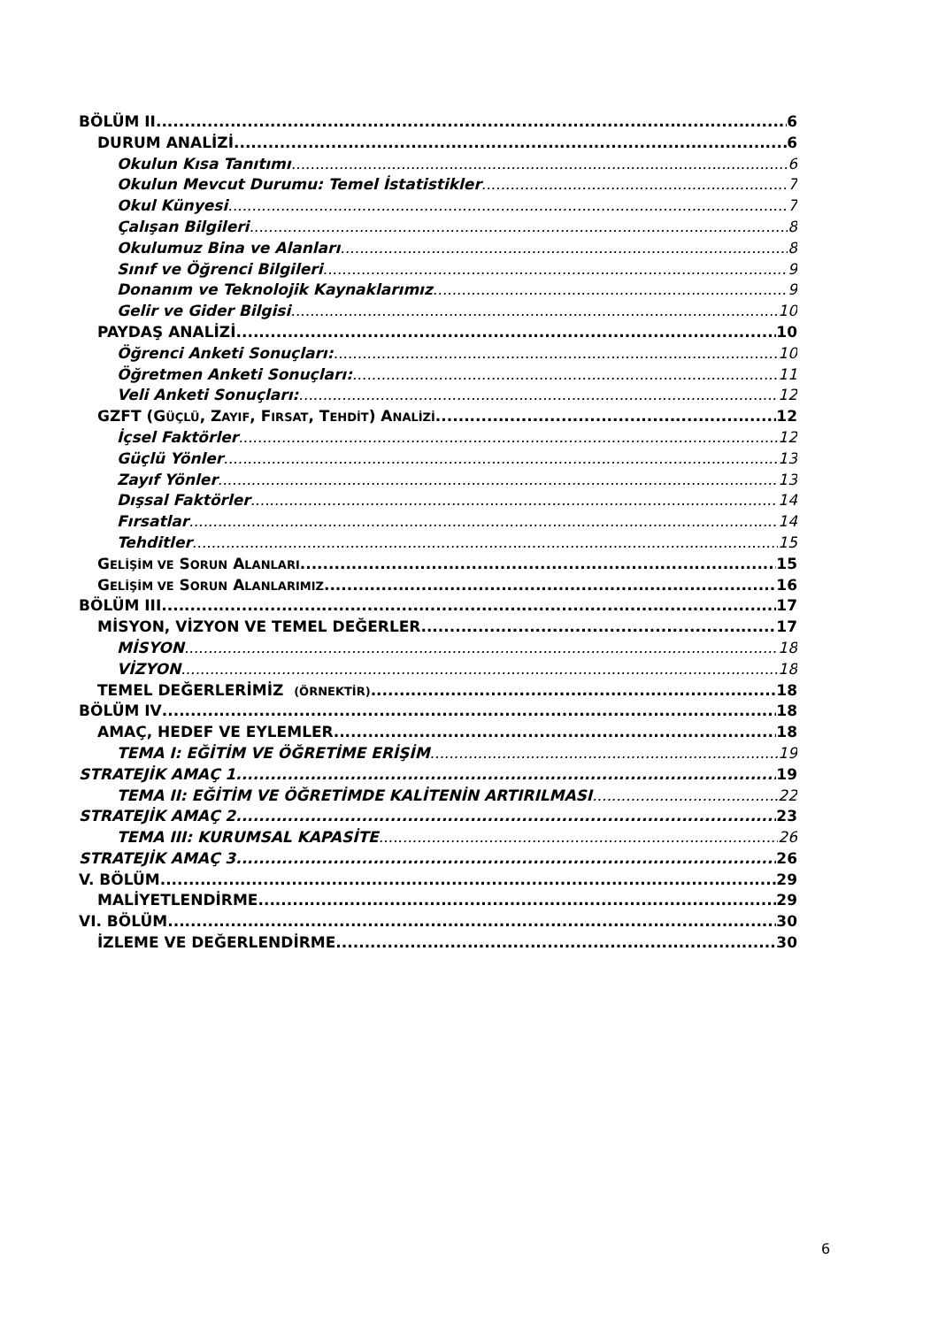BÖLÜM II 6
DURUM ANALİZİ 6
Okulun Kısa Tanıtımı 6
Okulun Mevcut Durumu: Temel İstatistikler 7
Okul Künyesi 7
Çalışan Bilgileri 8
Okulumuz Bina ve Alanları 8
Sınıf ve Öğrenci Bilgileri 9
Donanım ve Teknolojik Kaynaklarımız 9
Gelir ve Gider Bilgisi 10
PAYDAŞ ANALİZİ 10
Öğrenci Anketi Sonuçları: 10
Öğretmen Anketi Sonuçları: 11
Veli Anketi Sonuçları: 12
GZFT (GÜÇLÜ, ZAYIF, FIRSAT, TEHDİT) ANALİZİ 12
İçsel Faktörler 12
Güçlü Yönler 13
Zayıf Yönler 13
Dışsal Faktörler 14
Fırsatlar 14
Tehditler 15
GELİŞİM VE SORUN ALANLARI 15
GELİŞİM VE SORUN ALANLARIMIZ 16
BÖLÜM III 17
MİSYON, VİZYON VE TEMEL DEĞERLER 17
MİSYON 18
VİZYON 18
TEMEL DEĞERLERİMİZ (ÖRNEKTİR) 18
BÖLÜM IV 18
AMAÇ, HEDEF VE EYLEMLER 18
TEMA I: EĞİTİM VE ÖĞRETİME ERİŞİM 19
STRATEJİK AMAÇ 1 19
TEMA II: EĞİTİM VE ÖĞRETİMDE KALİTENİN ARTIRILMASI 22
STRATEJİK AMAÇ 2 23
TEMA III: KURUMSAL KAPASİTE 26
STRATEJİK AMAÇ 3 26
V. BÖLÜM 29
MALİYETLENDİRME 29
VI. BÖLÜM 30
İZLEME VE DEĞERLENDİRME 30
6